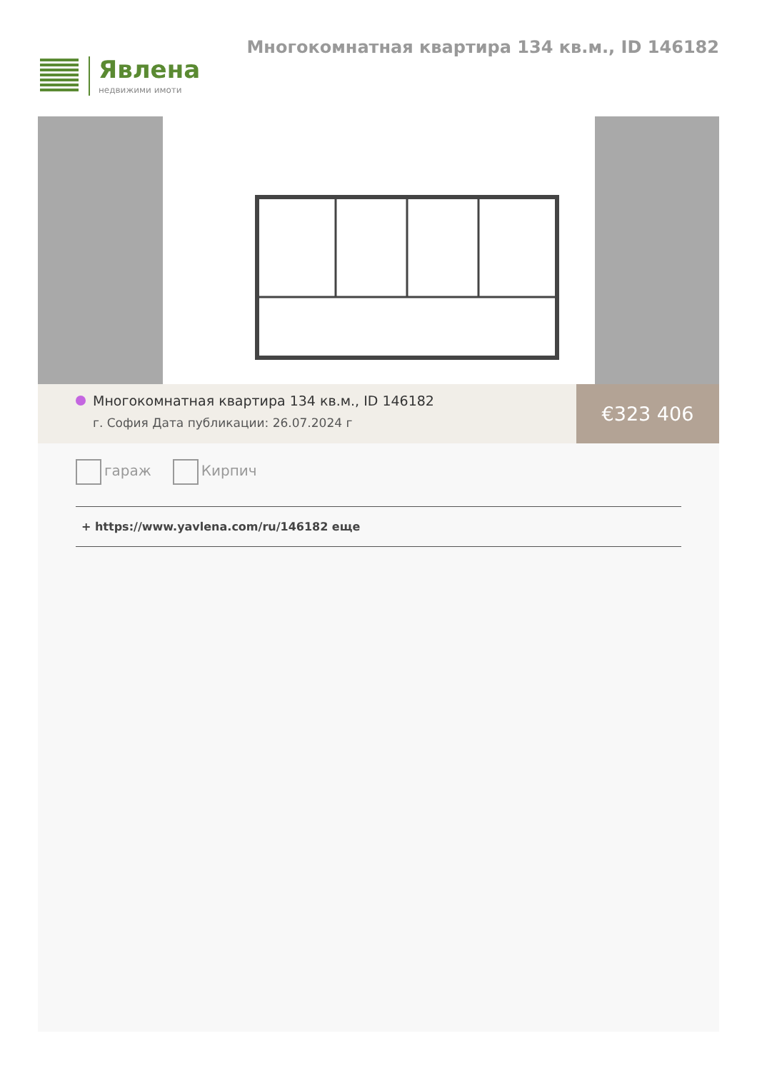Явлена
недвижими имоти
Многокомнатная квартира 134 кв.м., ID 146182
Многокомнатная квартира 134 кв.м., ID 146182
г. София Дата публикации: 26.07.2024 г
€323 406
гараж Кирпич
+ https://www.yavlena.com/ru/146182 еще